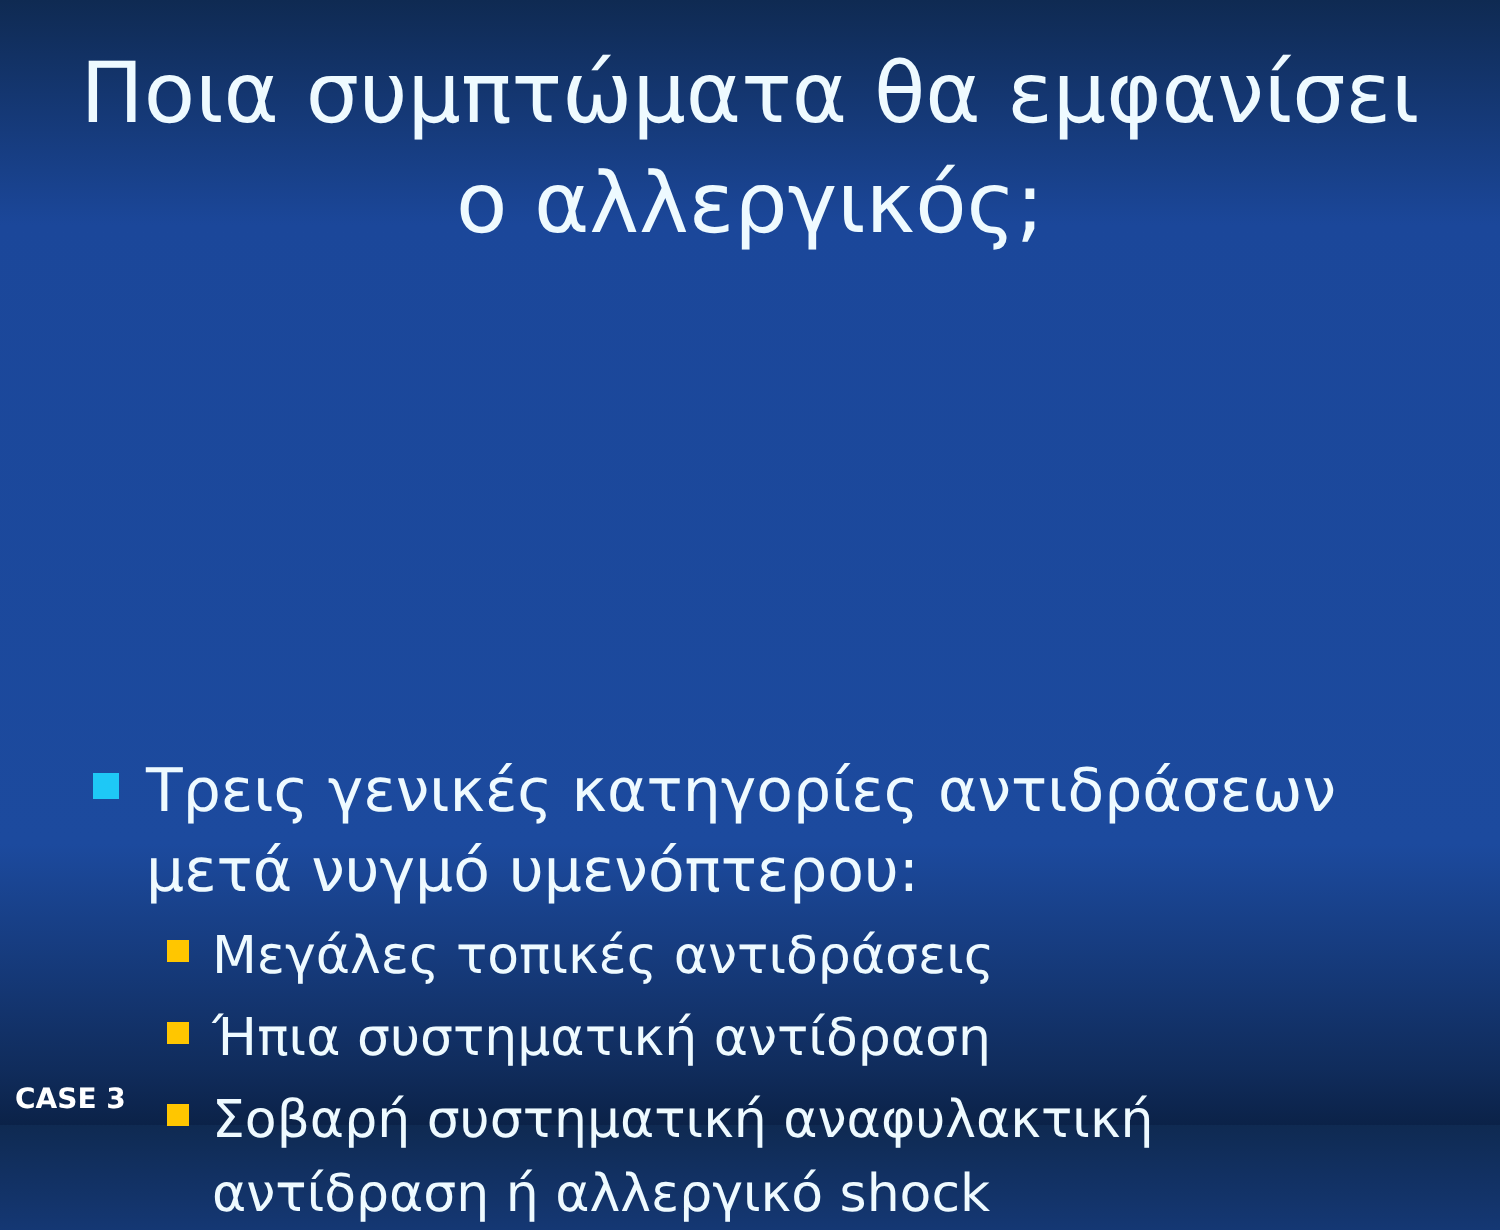Ποια συμπτώματα θα εμφανίσει ο αλλεργικός;
Τρεις γενικές κατηγορίες αντιδράσεων μετά νυγμό υμενόπτερου:
Μεγάλες τοπικές αντιδράσεις
Ήπια συστηματική αντίδραση
Σοβαρή συστηματική αναφυλακτική αντίδραση ή αλλεργικό shock
CASE 3